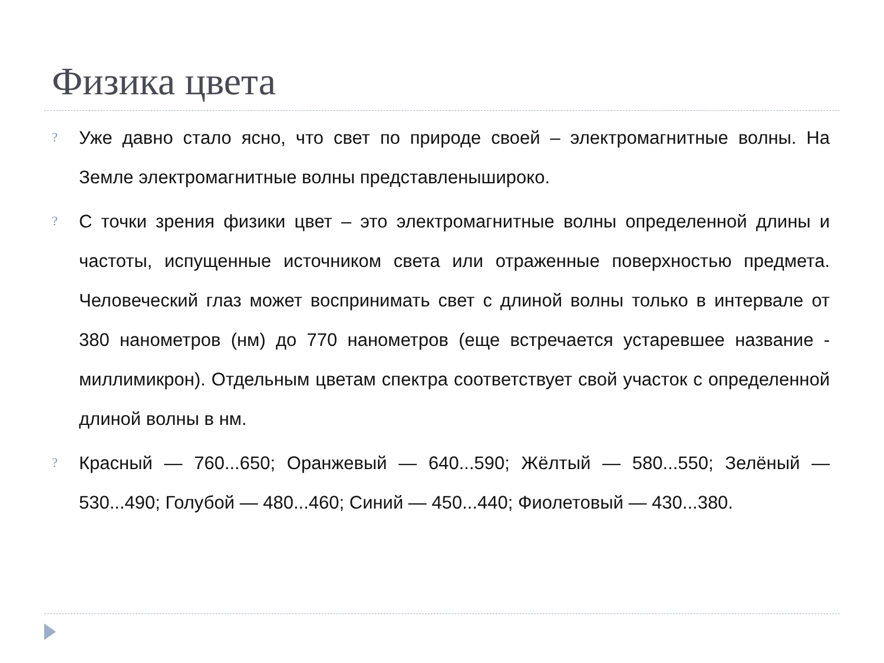Физика цвета
?
Уже давно стало ясно, что свет по природе своей – электромагнитные волны. На Земле электромагнитные волны представленышироко.
?
С точки зрения физики цвет – это электромагнитные волны определенной длины и частоты, испущенные источником света или отраженные поверхностью предмета. Человеческий глаз может воспринимать свет с длиной волны только в интервале от 380 нанометров (нм) до 770 нанометров (еще встречается устаревшее название - миллимикрон). Отдельным цветам спектра соответствует свой участок с определенной длиной волны в нм.
?
Красный — 760...650; Оранжевый — 640...590; Жёлтый — 580...550; Зелёный — 530...490; Голубой — 480...460; Синий — 450...440; Фиолетовый — 430...380.